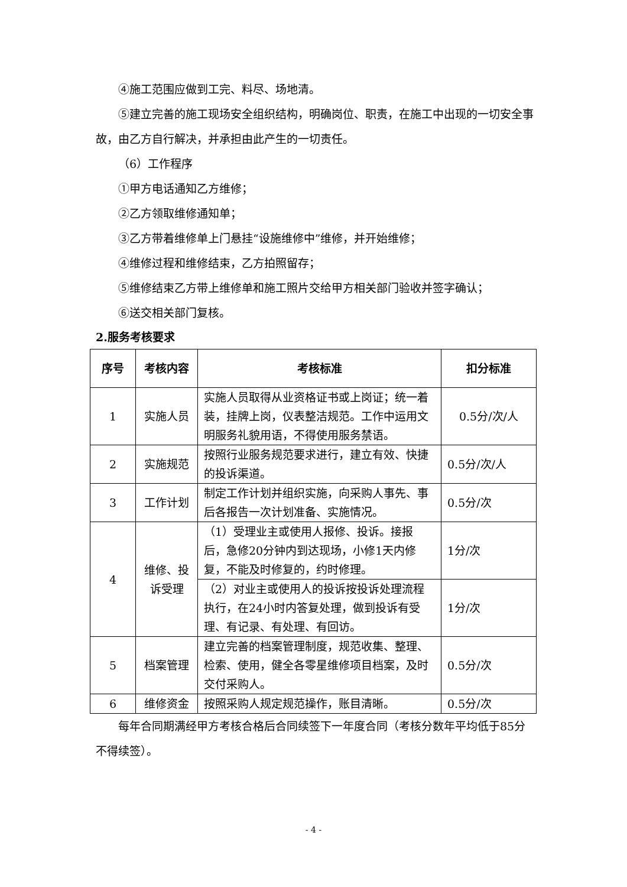④施工范围应做到工完、料尽、场地清。
⑤建立完善的施工现场安全组织结构，明确岗位、职责，在施工中出现的一切安全事故，由乙方自行解决，并承担由此产生的一切责任。
（6）工作程序
①甲方电话通知乙方维修；
②乙方领取维修通知单；
③乙方带着维修单上门悬挂“设施维修中”维修，并开始维修；
④维修过程和维修结束，乙方拍照留存；
⑤维修结束乙方带上维修单和施工照片交给甲方相关部门验收并签字确认；
⑥送交相关部门复核。
2.服务考核要求
| 序号 | 考核内容 | 考核标准 | 扣分标准 |
| --- | --- | --- | --- |
| 1 | 实施人员 | 实施人员取得从业资格证书或上岗证；统一着装，挂牌上岗，仪表整洁规范。工作中运用文明服务礼貌用语，不得使用服务禁语。 | 0.5分/次/人 |
| 2 | 实施规范 | 按照行业服务规范要求进行，建立有效、快捷的投诉渠道。 | 0.5分/次/人 |
| 3 | 工作计划 | 制定工作计划并组织实施，向采购人事先、事后各报告一次计划准备、实施情况。 | 0.5分/次 |
| 4 | 维修、投诉受理 | （1）受理业主或使用人报修、投诉。接报后，急修20分钟内到达现场，小修1天内修复，不能及时修复的，约时修理。 | 1分/次 |
| | | （2）对业主或使用人的投诉按投诉处理流程执行，在24小时内答复处理，做到投诉有受理、有记录、有处理、有回访。 | 1分/次 |
| 5 | 档案管理 | 建立完善的档案管理制度，规范收集、整理、检索、使用，健全各零星维修项目档案，及时交付采购人。 | 0.5分/次 |
| 6 | 维修资金 | 按照采购人规定规范操作，账目清晰。 | 0.5分/次 |
每年合同期满经甲方考核合格后合同续签下一年度合同（考核分数年平均低于85分不得续签）。
- 4 -